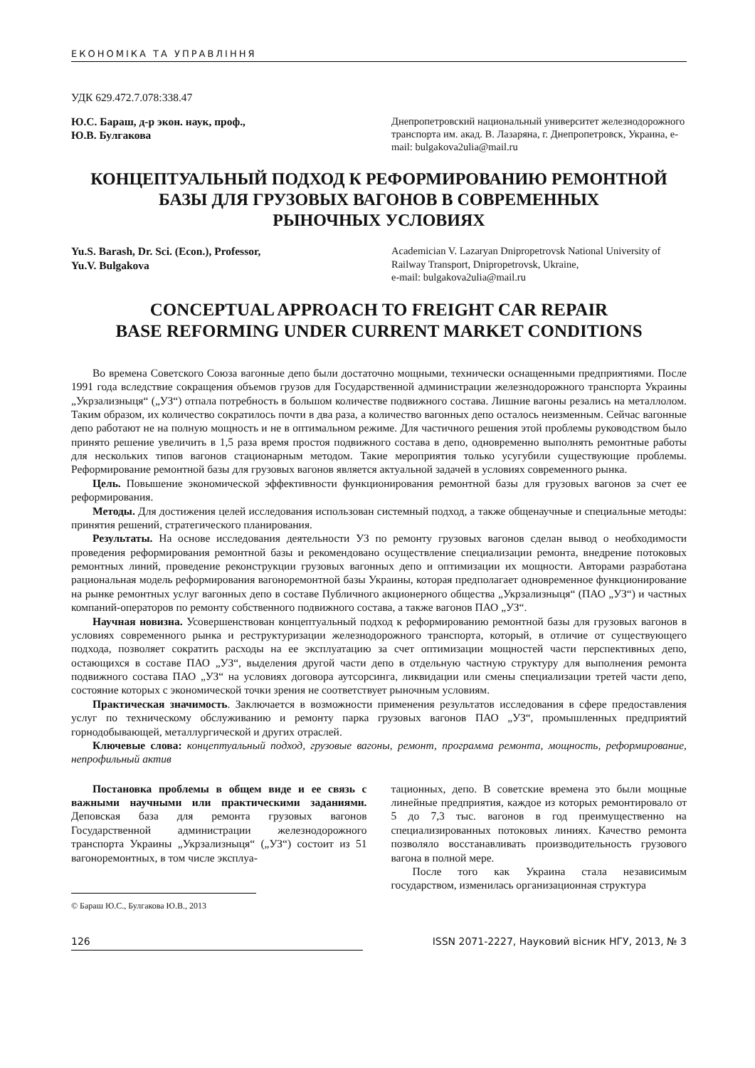ЕКОНОМІКА ТА УПРАВЛІННЯ
УДК 629.472.7.078:338.47
Ю.С. Бараш, д-р экон. наук, проф.,
Ю.В. Булгакова
Днепропетровский национальный университет железнодорожного транспорта им. акад. В. Лазаряна, г. Днепропетровск, Украина, e-mail: bulgakova2ulia@mail.ru
КОНЦЕПТУАЛЬНЫЙ ПОДХОД К РЕФОРМИРОВАНИЮ РЕМОНТНОЙ
БАЗЫ ДЛЯ ГРУЗОВЫХ ВАГОНОВ В СОВРЕМЕННЫХ
РЫНОЧНЫХ УСЛОВИЯХ
Yu.S. Barash, Dr. Sci. (Econ.), Professor,
Yu.V. Bulgakova
Academician V. Lazaryan Dnipropetrovsk National University of Railway Transport, Dnipropetrovsk, Ukraine,
e-mail: bulgakova2ulia@mail.ru
CONCEPTUAL APPROACH TO FREIGHT CAR REPAIR
BASE REFORMING UNDER CURRENT MARKET CONDITIONS
Во времена Советского Союза вагонные депо были достаточно мощными, технически оснащенными предприятиями. После 1991 года вследствие сокращения объемов грузов для Государственной администрации железнодорожного транспорта Украины „Укрзализныця“ („УЗ“) отпала потребность в большом количестве подвижного состава. Лишние вагоны резались на металлолом. Таким образом, их количество сократилось почти в два раза, а количество вагонных депо осталось неизменным. Сейчас вагонные депо работают не на полную мощность и не в оптимальном режиме. Для частичного решения этой проблемы руководством было принято решение увеличить в 1,5 раза время простоя подвижного состава в депо, одновременно выполнять ремонтные работы для нескольких типов вагонов стационарным методом. Такие мероприятия только усугубили существующие проблемы. Реформирование ремонтной базы для грузовых вагонов является актуальной задачей в условиях современного рынка.
Цель. Повышение экономической эффективности функционирования ремонтной базы для грузовых вагонов за счет ее реформирования.
Методы. Для достижения целей исследования использован системный подход, а также общенаучные и специальные методы: принятия решений, стратегического планирования.
Результаты. На основе исследования деятельности УЗ по ремонту грузовых вагонов сделан вывод о необходимости проведения реформирования ремонтной базы и рекомендовано осуществление специализации ремонта, внедрение потоковых ремонтных линий, проведение реконструкции грузовых вагонных депо и оптимизации их мощности. Авторами разработана рациональная модель реформирования вагоноремонтной базы Украины, которая предполагает одновременное функционирование на рынке ремонтных услуг вагонных депо в составе Публичного акционерного общества „Укрзализныця“ (ПАО „УЗ“) и частных компаний-операторов по ремонту собственного подвижного состава, а также вагонов ПАО „УЗ“.
Научная новизна. Усовершенствован концептуальный подход к реформированию ремонтной базы для грузовых вагонов в условиях современного рынка и реструктуризации железнодорожного транспорта, который, в отличие от существующего подхода, позволяет сократить расходы на ее эксплуатацию за счет оптимизации мощностей части перспективных депо, остающихся в составе ПАО „УЗ“, выделения другой части депо в отдельную частную структуру для выполнения ремонта подвижного состава ПАО „УЗ“ на условиях договора аутсорсинга, ликвидации или смены специализации третей части депо, состояние которых с экономической точки зрения не соответствует рыночным условиям.
Практическая значимость. Заключается в возможности применения результатов исследования в сфере предоставления услуг по техническому обслуживанию и ремонту парка грузовых вагонов ПАО „УЗ“, промышленных предприятий горнодобывающей, металлургической и других отраслей.
Ключевые слова: концептуальный подход, грузовые вагоны, ремонт, программа ремонта, мощность, реформирование, непрофильный актив
Постановка проблемы в общем виде и ее связь с важными научными или практическими заданиями. Деповская база для ремонта грузовых вагонов Государственной администрации железнодорожного транспорта Украины „Укрзализныця“ („УЗ“) состоит из 51 вагоноремонтных, в том числе эксплуа-
© Бараш Ю.С., Булгакова Ю.В., 2013
тационных, депо. В советские времена это были мощные линейные предприятия, каждое из которых ремонтировало от 5 до 7,3 тыс. вагонов в год преимущественно на специализированных потоковых линиях. Качество ремонта позволяло восстанавливать производительность грузового вагона в полной мере.
После того как Украина стала независимым государством, изменилась организационная структура
126 ISSN 2071-2227, Науковий вісник НГУ, 2013, № 3